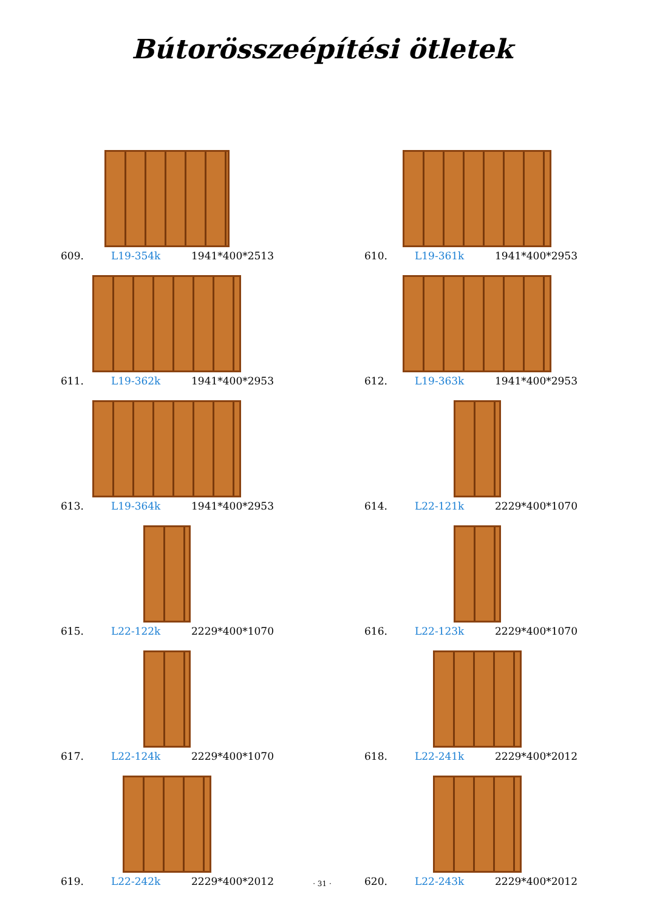Bútorösszeépítési ötletek
609. L19-354k 1941*400*2513
610. L19-361k 1941*400*2953
611. L19-362k 1941*400*2953
612. L19-363k 1941*400*2953
613. L19-364k 1941*400*2953
614. L22-121k 2229*400*1070
615. L22-122k 2229*400*1070
616. L22-123k 2229*400*1070
617. L22-124k 2229*400*1070
618. L22-241k 2229*400*2012
619. L22-242k 2229*400*2012
620. L22-243k 2229*400*2012
· 31 ·